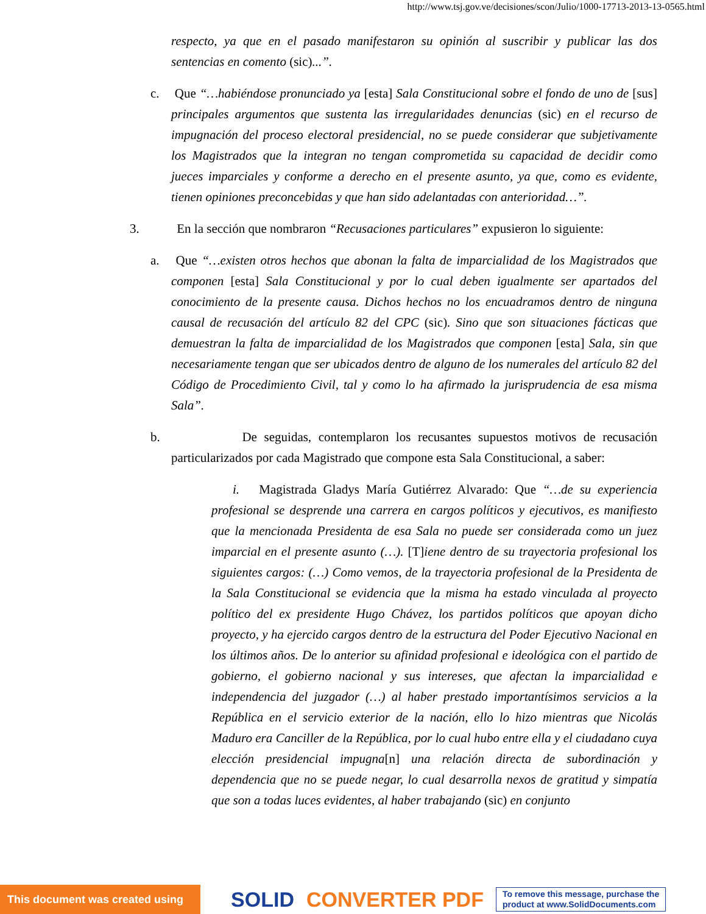http://www.tsj.gov.ve/decisiones/scon/Julio/1000-17713-2013-13-0565.html
respecto, ya que en el pasado manifestaron su opinión al suscribir y publicar las dos sentencias en comento (sic)...”.
c. Que “…habiéndose pronunciado ya [esta] Sala Constitucional sobre el fondo de uno de [sus] principales argumentos que sustenta las irregularidades denuncias (sic) en el recurso de impugnación del proceso electoral presidencial, no se puede considerar que subjetivamente los Magistrados que la integran no tengan comprometida su capacidad de decidir como jueces imparciales y conforme a derecho en el presente asunto, ya que, como es evidente, tienen opiniones preconcebidas y que han sido adelantadas con anterioridad…”.
3. En la sección que nombraron “Recusaciones particulares” expusieron lo siguiente:
a. Que “…existen otros hechos que abonan la falta de imparcialidad de los Magistrados que componen [esta] Sala Constitucional y por lo cual deben igualmente ser apartados del conocimiento de la presente causa. Dichos hechos no los encuadramos dentro de ninguna causal de recusación del artículo 82 del CPC (sic). Sino que son situaciones fácticas que demuestran la falta de imparcialidad de los Magistrados que componen [esta] Sala, sin que necesariamente tengan que ser ubicados dentro de alguno de los numerales del artículo 82 del Código de Procedimiento Civil, tal y como lo ha afirmado la jurisprudencia de esa misma Sala”.
b. De seguidas, contemplaron los recusantes supuestos motivos de recusación particularizados por cada Magistrado que compone esta Sala Constitucional, a saber:
i. Magistrada Gladys María Gutiérrez Alvarado: Que “…de su experiencia profesional se desprende una carrera en cargos políticos y ejecutivos, es manifiesto que la mencionada Presidenta de esa Sala no puede ser considerada como un juez imparcial en el presente asunto (…). [T]iene dentro de su trayectoria profesional los siguientes cargos: (…) Como vemos, de la trayectoria profesional de la Presidenta de la Sala Constitucional se evidencia que la misma ha estado vinculada al proyecto político del ex presidente Hugo Chávez, los partidos políticos que apoyan dicho proyecto, y ha ejercido cargos dentro de la estructura del Poder Ejecutivo Nacional en los últimos años. De lo anterior su afinidad profesional e ideológica con el partido de gobierno, el gobierno nacional y sus intereses, que afectan la imparcialidad e independencia del juzgador (…) al haber prestado importantísimos servicios a la República en el servicio exterior de la nación, ello lo hizo mientras que Nicolás Maduro era Canciller de la República, por lo cual hubo entre ella y el ciudadano cuya elección presidencial impugna[n] una relación directa de subordinación y dependencia que no se puede negar, lo cual desarrolla nexos de gratitud y simpatía que son a todas luces evidentes, al haber trabajando (sic) en conjunto
This document was created using SOLID CONVERTER PDF To remove this message, purchase the
product at www.SolidDocuments.com